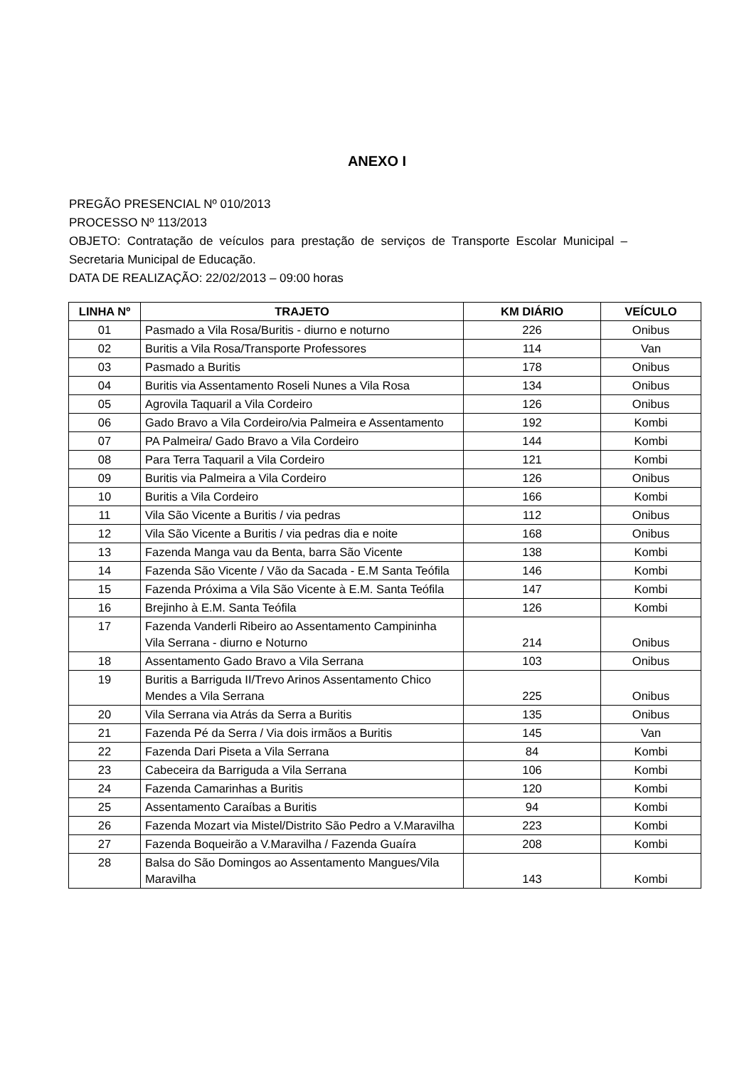ANEXO I
PREGÃO PRESENCIAL Nº 010/2013
PROCESSO Nº 113/2013
OBJETO: Contratação de veículos para prestação de serviços de Transporte Escolar Municipal – Secretaria Municipal de Educação.
DATA DE REALIZAÇÃO: 22/02/2013 – 09:00 horas
| LINHA Nº | TRAJETO | KM DIÁRIO | VEÍCULO |
| --- | --- | --- | --- |
| 01 | Pasmado a Vila Rosa/Buritis - diurno e noturno | 226 | Onibus |
| 02 | Buritis a Vila Rosa/Transporte Professores | 114 | Van |
| 03 | Pasmado a Buritis | 178 | Onibus |
| 04 | Buritis via Assentamento Roseli Nunes a Vila Rosa | 134 | Onibus |
| 05 | Agrovila Taquaril a Vila Cordeiro | 126 | Onibus |
| 06 | Gado Bravo a Vila Cordeiro/via Palmeira e Assentamento | 192 | Kombi |
| 07 | PA Palmeira/ Gado Bravo a Vila Cordeiro | 144 | Kombi |
| 08 | Para Terra Taquaril a Vila Cordeiro | 121 | Kombi |
| 09 | Buritis via Palmeira a Vila Cordeiro | 126 | Onibus |
| 10 | Buritis a Vila Cordeiro | 166 | Kombi |
| 11 | Vila São Vicente a Buritis / via pedras | 112 | Onibus |
| 12 | Vila São Vicente a Buritis / via pedras dia e noite | 168 | Onibus |
| 13 | Fazenda Manga vau da Benta, barra São Vicente | 138 | Kombi |
| 14 | Fazenda São Vicente / Vão da Sacada - E.M Santa Teófila | 146 | Kombi |
| 15 | Fazenda Próxima a Vila São Vicente à E.M. Santa Teófila | 147 | Kombi |
| 16 | Brejinho à E.M. Santa Teófila | 126 | Kombi |
| 17 | Fazenda Vanderli Ribeiro ao Assentamento Campininha Vila Serrana - diurno e Noturno | 214 | Onibus |
| 18 | Assentamento Gado Bravo a Vila Serrana | 103 | Onibus |
| 19 | Buritis a Barriguda II/Trevo Arinos Assentamento Chico Mendes a Vila Serrana | 225 | Onibus |
| 20 | Vila Serrana via Atrás da Serra a Buritis | 135 | Onibus |
| 21 | Fazenda Pé da Serra / Via dois irmãos a Buritis | 145 | Van |
| 22 | Fazenda Dari Piseta a Vila Serrana | 84 | Kombi |
| 23 | Cabeceira da Barriguda a Vila Serrana | 106 | Kombi |
| 24 | Fazenda Camarinhas a Buritis | 120 | Kombi |
| 25 | Assentamento Caraíbas a Buritis | 94 | Kombi |
| 26 | Fazenda Mozart via Mistel/Distrito São Pedro a V.Maravilha | 223 | Kombi |
| 27 | Fazenda Boqueirão a V.Maravilha / Fazenda Guaíra | 208 | Kombi |
| 28 | Balsa do São Domingos ao Assentamento Mangues/Vila Maravilha | 143 | Kombi |